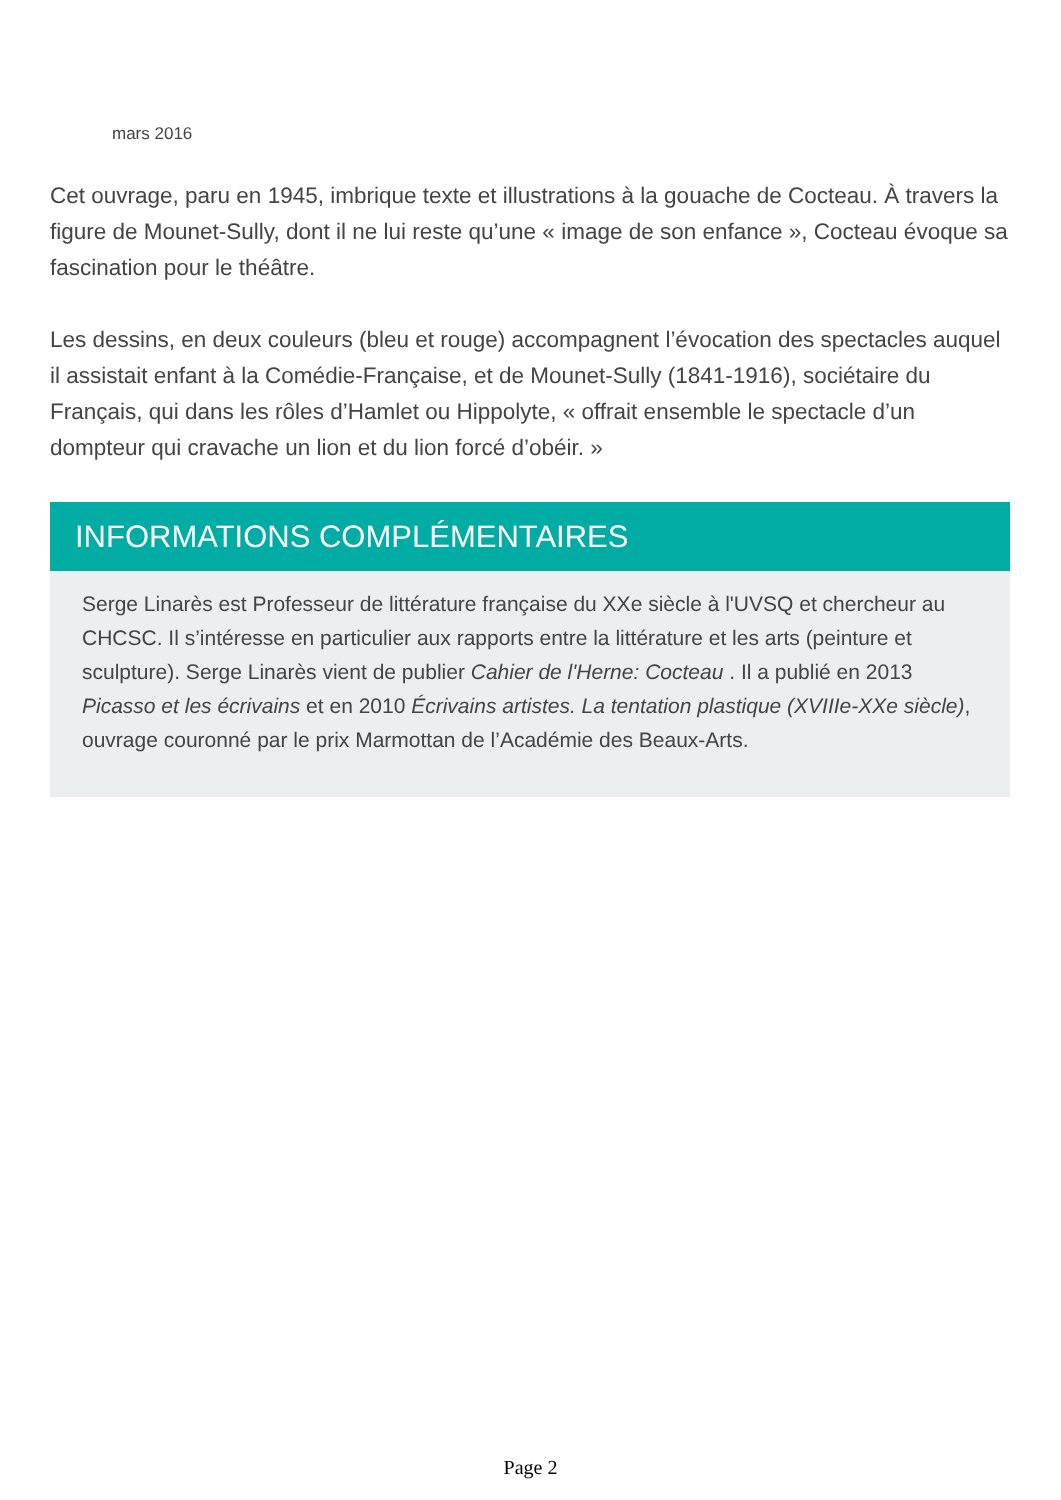mars 2016
Cet ouvrage, paru en 1945, imbrique texte et illustrations à la gouache de Cocteau. À travers la figure de Mounet-Sully, dont il ne lui reste qu’une « image de son enfance », Cocteau évoque sa fascination pour le théâtre.
Les dessins, en deux couleurs (bleu et rouge) accompagnent l’évocation des spectacles auquel il assistait enfant à la Comédie-Française, et de Mounet-Sully (1841-1916), sociétaire du Français, qui dans les rôles d’Hamlet ou Hippolyte, « offrait ensemble le spectacle d’un dompteur qui cravache un lion et du lion forcé d’obéir. »
INFORMATIONS COMPLÉMENTAIRES
Serge Linarès est Professeur de littérature française du XXe siècle à l'UVSQ et chercheur au CHCSC. Il s’intéresse en particulier aux rapports entre la littérature et les arts (peinture et sculpture). Serge Linarès vient de publier Cahier de l'Herne: Cocteau . Il a publié en 2013 Picasso et les écrivains et en 2010 Écrivains artistes. La tentation plastique (XVIIIe-XXe siècle), ouvrage couronné par le prix Marmottan de l’Académie des Beaux-Arts.
Page 2